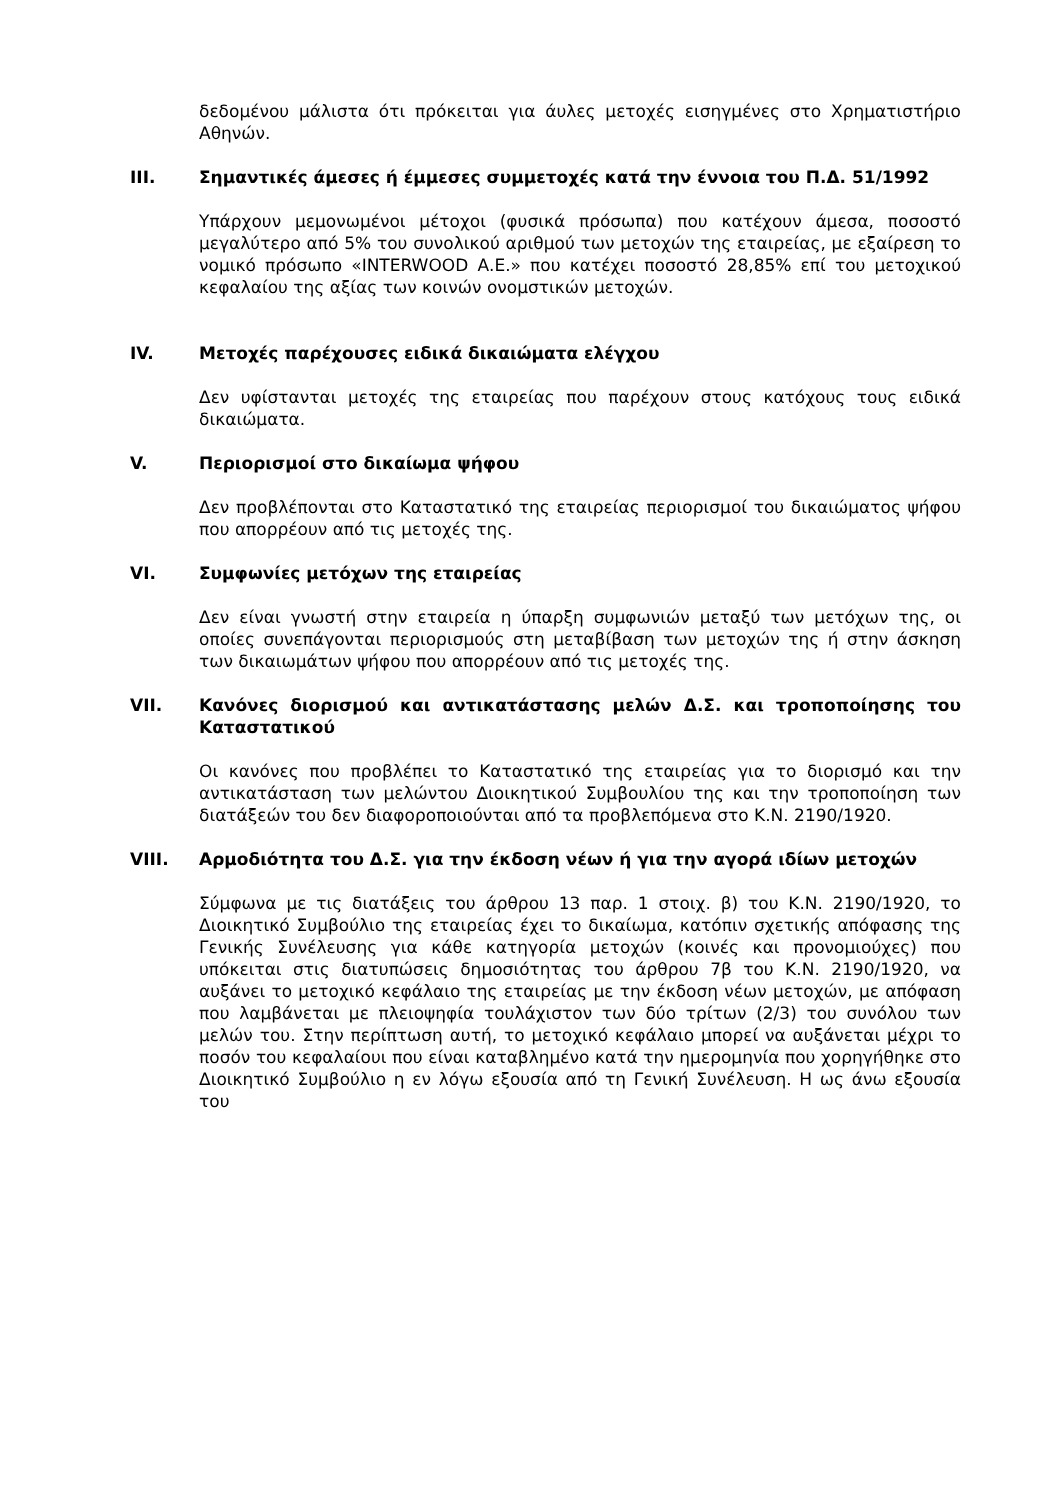δεδομένου μάλιστα ότι πρόκειται για άυλες μετοχές εισηγμένες στο Χρηματιστήριο Αθηνών.
III. Σημαντικές άμεσες ή έμμεσες συμμετοχές κατά την έννοια του Π.Δ. 51/1992
Υπάρχουν μεμονωμένοι μέτοχοι (φυσικά πρόσωπα) που κατέχουν άμεσα, ποσοστό μεγαλύτερο από 5% του συνολικού αριθμού των μετοχών της εταιρείας, με εξαίρεση το νομικό πρόσωπο «INTERWOOD Α.Ε.» που κατέχει ποσοστό 28,85% επί του μετοχικού κεφαλαίου της αξίας των κοινών ονομστικών μετοχών.
IV. Μετοχές παρέχουσες ειδικά δικαιώματα ελέγχου
Δεν υφίστανται μετοχές της εταιρείας που παρέχουν στους κατόχους τους ειδικά δικαιώματα.
V. Περιορισμοί στο δικαίωμα ψήφου
Δεν προβλέπονται στο Καταστατικό της εταιρείας περιορισμοί του δικαιώματος ψήφου που απορρέουν από τις μετοχές της.
VI. Συμφωνίες μετόχων της εταιρείας
Δεν είναι γνωστή στην εταιρεία η ύπαρξη συμφωνιών μεταξύ των μετόχων της, οι οποίες συνεπάγονται περιορισμούς στη μεταβίβαση των μετοχών της ή στην άσκηση των δικαιωμάτων ψήφου που απορρέουν από τις μετοχές της.
VII. Κανόνες διορισμού και αντικατάστασης μελών Δ.Σ. και τροποποίησης του Καταστατικού
Οι κανόνες που προβλέπει το Καταστατικό της εταιρείας για το διορισμό και την αντικατάσταση των μελώντου Διοικητικού Συμβουλίου της και την τροποποίηση των διατάξεών του δεν διαφοροποιούνται από τα προβλεπόμενα στο Κ.Ν. 2190/1920.
VIII. Αρμοδιότητα του Δ.Σ. για την έκδοση νέων ή για την αγορά ιδίων μετοχών
Σύμφωνα με τις διατάξεις του άρθρου 13 παρ. 1 στοιχ. β) του Κ.Ν. 2190/1920, το Διοικητικό Συμβούλιο της εταιρείας έχει το δικαίωμα, κατόπιν σχετικής απόφασης της Γενικής Συνέλευσης για κάθε κατηγορία μετοχών (κοινές και προνομιούχες) που υπόκειται στις διατυπώσεις δημοσιότητας του άρθρου 7β του Κ.Ν. 2190/1920, να αυξάνει το μετοχικό κεφάλαιο της εταιρείας με την έκδοση νέων μετοχών, με απόφαση που λαμβάνεται με πλειοψηφία τουλάχιστον των δύο τρίτων (2/3) του συνόλου των μελών του. Στην περίπτωση αυτή, το μετοχικό κεφάλαιο μπορεί να αυξάνεται μέχρι το ποσόν του κεφαλαίουι που είναι καταβλημένο κατά την ημερομηνία που χορηγήθηκε στο Διοικητικό Συμβούλιο η εν λόγω εξουσία από τη Γενική Συνέλευση. Η ως άνω εξουσία του